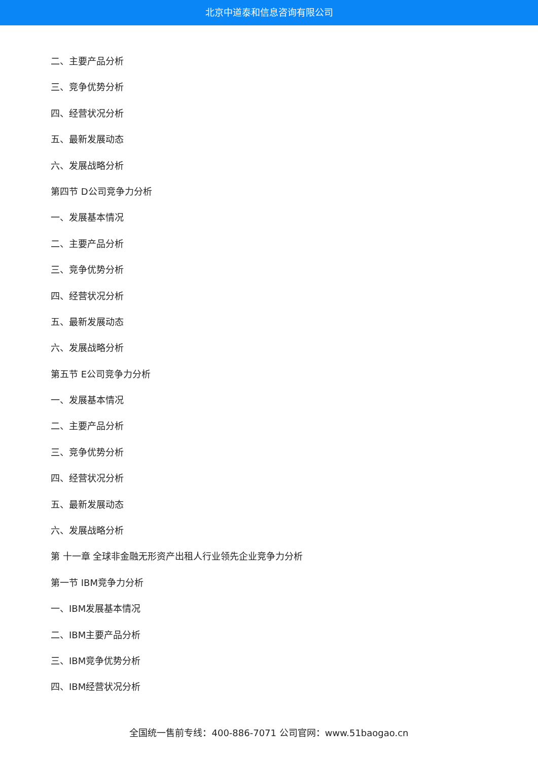北京中道泰和信息咨询有限公司
二、主要产品分析
三、竞争优势分析
四、经营状况分析
五、最新发展动态
六、发展战略分析
第四节 D公司竞争力分析
一、发展基本情况
二、主要产品分析
三、竞争优势分析
四、经营状况分析
五、最新发展动态
六、发展战略分析
第五节 E公司竞争力分析
一、发展基本情况
二、主要产品分析
三、竞争优势分析
四、经营状况分析
五、最新发展动态
六、发展战略分析
第 十一章 全球非金融无形资产出租人行业领先企业竞争力分析
第一节 IBM竞争力分析
一、IBM发展基本情况
二、IBM主要产品分析
三、IBM竞争优势分析
四、IBM经营状况分析
全国统一售前专线：400-886-7071 公司官网：www.51baogao.cn